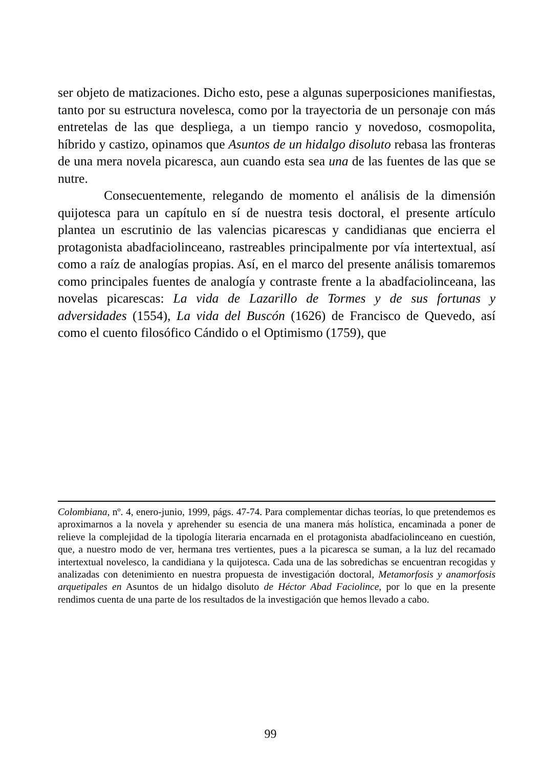ser objeto de matizaciones. Dicho esto, pese a algunas superposiciones manifiestas, tanto por su estructura novelesca, como por la trayectoria de un personaje con más entretelas de las que despliega, a un tiempo rancio y novedoso, cosmopolita, híbrido y castizo, opinamos que Asuntos de un hidalgo disoluto rebasa las fronteras de una mera novela picaresca, aun cuando esta sea una de las fuentes de las que se nutre.
Consecuentemente, relegando de momento el análisis de la dimensión quijotesca para un capítulo en sí de nuestra tesis doctoral, el presente artículo plantea un escrutinio de las valencias picarescas y candidianas que encierra el protagonista abadfaciolinceano, rastreables principalmente por vía intertextual, así como a raíz de analogías propias. Así, en el marco del presente análisis tomaremos como principales fuentes de analogía y contraste frente a la abadfaciolinceana, las novelas picarescas: La vida de Lazarillo de Tormes y de sus fortunas y adversidades (1554), La vida del Buscón (1626) de Francisco de Quevedo, así como el cuento filosófico Cándido o el Optimismo (1759), que
Colombiana, nº. 4, enero-junio, 1999, págs. 47-74. Para complementar dichas teorías, lo que pretendemos es aproximarnos a la novela y aprehender su esencia de una manera más holística, encaminada a poner de relieve la complejidad de la tipología literaria encarnada en el protagonista abadfaciolinceano en cuestión, que, a nuestro modo de ver, hermana tres vertientes, pues a la picaresca se suman, a la luz del recamado intertextual novelesco, la candidiana y la quijotesca. Cada una de las sobredichas se encuentran recogidas y analizadas con detenimiento en nuestra propuesta de investigación doctoral, Metamorfosis y anamorfosis arquetipales en Asuntos de un hidalgo disoluto de Héctor Abad Faciolince, por lo que en la presente rendimos cuenta de una parte de los resultados de la investigación que hemos llevado a cabo.
99